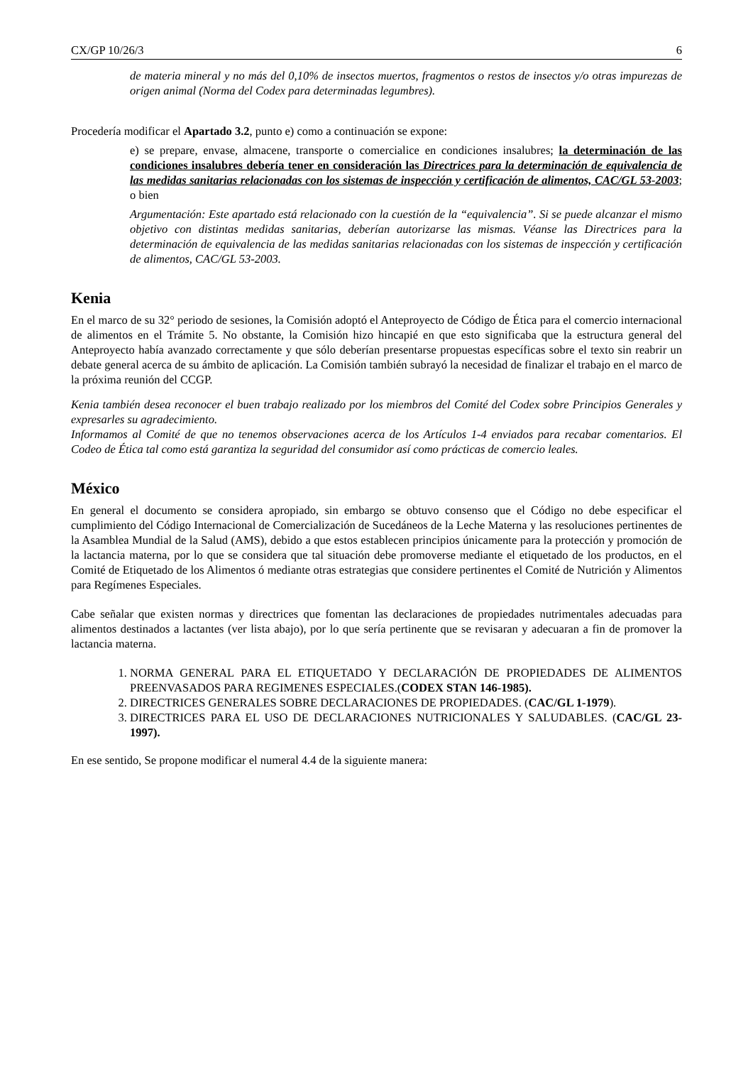CX/GP 10/26/3 6
de materia mineral y no más del 0,10% de insectos muertos, fragmentos o restos de insectos y/o otras impurezas de origen animal (Norma del Codex para determinadas legumbres).
Procedería modificar el Apartado 3.2, punto e) como a continuación se expone:
e) se prepare, envase, almacene, transporte o comercialice en condiciones insalubres; la determinación de las condiciones insalubres debería tener en consideración las Directrices para la determinación de equivalencia de las medidas sanitarias relacionadas con los sistemas de inspección y certificación de alimentos, CAC/GL 53-2003; o bien
Argumentación: Este apartado está relacionado con la cuestión de la “equivalencia”. Si se puede alcanzar el mismo objetivo con distintas medidas sanitarias, deberían autorizarse las mismas. Véanse las Directrices para la determinación de equivalencia de las medidas sanitarias relacionadas con los sistemas de inspección y certificación de alimentos, CAC/GL 53-2003.
Kenia
En el marco de su 32° periodo de sesiones, la Comisión adoptó el Anteproyecto de Código de Ética para el comercio internacional de alimentos en el Trámite 5. No obstante, la Comisión hizo hincapié en que esto significaba que la estructura general del Anteproyecto había avanzado correctamente y que sólo deberían presentarse propuestas específicas sobre el texto sin reabrir un debate general acerca de su ámbito de aplicación. La Comisión también subrayó la necesidad de finalizar el trabajo en el marco de la próxima reunión del CCGP.
Kenia también desea reconocer el buen trabajo realizado por los miembros del Comité del Codex sobre Principios Generales y expresarles su agradecimiento.
Informamos al Comité de que no tenemos observaciones acerca de los Artículos 1-4 enviados para recabar comentarios. El Codeo de Ética tal como está garantiza la seguridad del consumidor así como prácticas de comercio leales.
México
En general el documento se considera apropiado, sin embargo se obtuvo consenso que el Código no debe especificar el cumplimiento del Código Internacional de Comercialización de Sucedáneos de la Leche Materna y las resoluciones pertinentes de la Asamblea Mundial de la Salud (AMS), debido a que estos establecen principios únicamente para la protección y promoción de la lactancia materna, por lo que se considera que tal situación debe promoverse mediante el etiquetado de los productos, en el Comité de Etiquetado de los Alimentos ó mediante otras estrategias que considere pertinentes el Comité de Nutrición y Alimentos para Regímenes Especiales.
Cabe señalar que existen normas y directrices que fomentan las declaraciones de propiedades nutrimentales adecuadas para alimentos destinados a lactantes (ver lista abajo), por lo que sería pertinente que se revisaran y adecuaran a fin de promover la lactancia materna.
1. NORMA GENERAL PARA EL ETIQUETADO Y DECLARACIÓN DE PROPIEDADES DE ALIMENTOS PREENVASADOS PARA REGIMENES ESPECIALES.(CODEX STAN 146-1985).
2. DIRECTRICES GENERALES SOBRE DECLARACIONES DE PROPIEDADES. (CAC/GL 1-1979).
3. DIRECTRICES PARA EL USO DE DECLARACIONES NUTRICIONALES Y SALUDABLES. (CAC/GL 23-1997).
En ese sentido, Se propone modificar el numeral 4.4 de la siguiente manera: